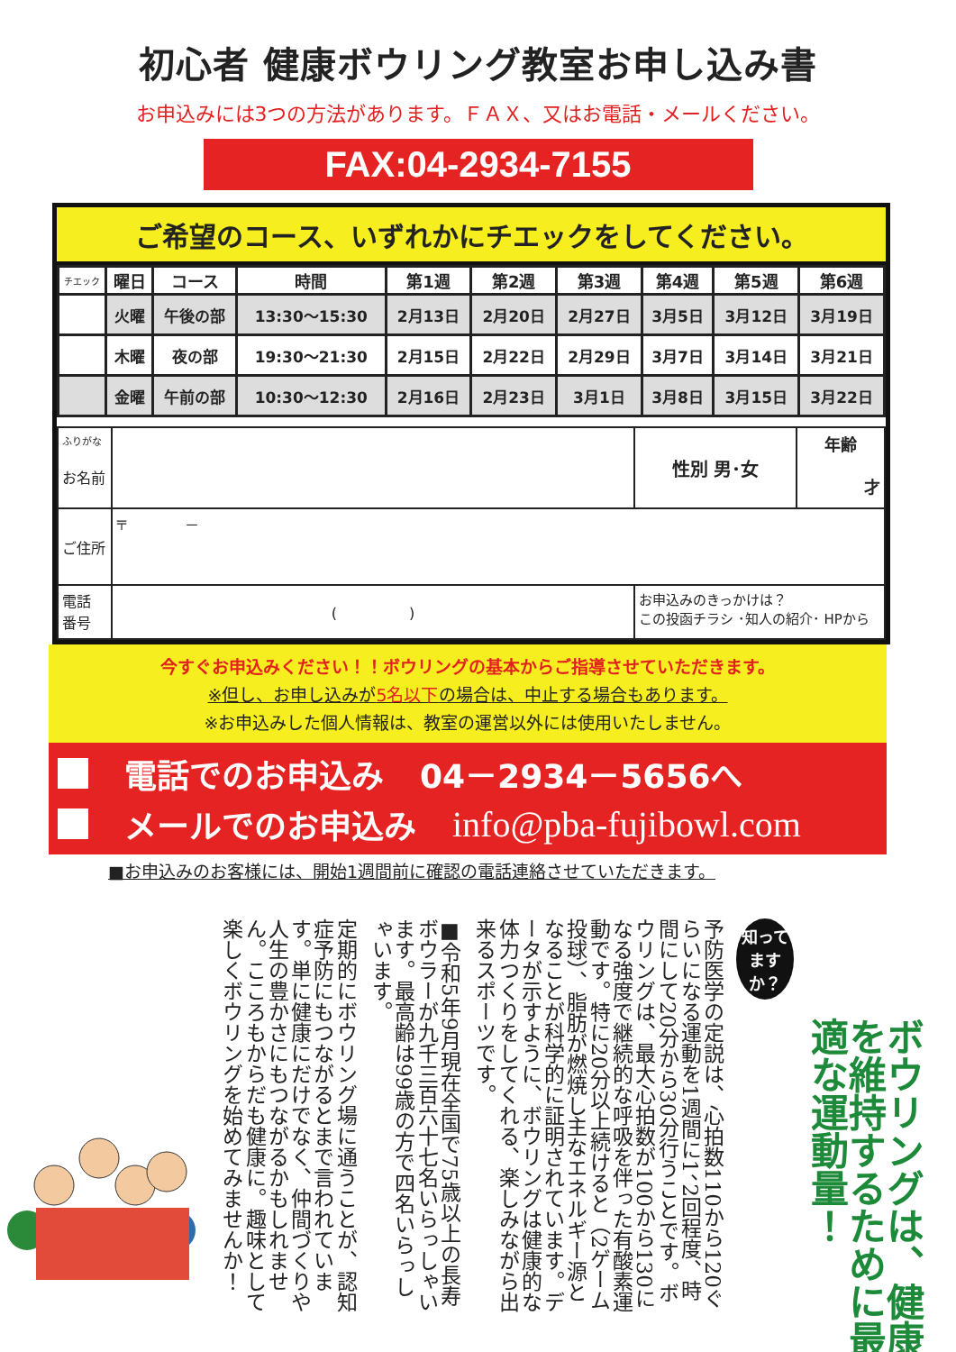初心者 健康ボウリング教室お申し込み書
お申込みには3つの方法があります。ＦＡＸ、又はお電話・メールください。
FAX:04-2934-7155
ご希望のコース、いずれかにチエックをしてください。
| チエック | 曜日 | コース | 時間 | 第1週 | 第2週 | 第3週 | 第4週 | 第5週 | 第6週 |
| --- | --- | --- | --- | --- | --- | --- | --- | --- | --- |
| | 火曜 | 午後の部 | 13:30～15:30 | 2月13日 | 2月20日 | 2月27日 | 3月5日 | 3月12日 | 3月19日 |
| | 木曜 | 夜の部 | 19:30～21:30 | 2月15日 | 2月22日 | 2月29日 | 3月7日 | 3月14日 | 3月21日 |
| | 金曜 | 午前の部 | 10:30～12:30 | 2月16日 | 2月23日 | 3月1日 | 3月8日 | 3月15日 | 3月22日 |
| ふりがな お名前 | | 性別 男･女 | 年齢 才 |
| ご住所 | 〒 － | | |
| 電話 番号 | ( ) | お申込みのきっかけは？ この投函チラシ ･知人の紹介･ HPから | |
今すぐお申込みください！！ボウリングの基本からご指導させていただきます。
※但し、お申し込みが5名以下の場合は、中止する場合もあります。
※お申込みした個人情報は、教室の運営以外には使用いたしません。
電話でのお申込み 04－2934－5656へ
メールでのお申込み info@pba-fujibowl.com
■お申込みのお客様には、開始1週間前に確認の電話連絡させていただきます。
ボウリングは、健康を維持するために最適な運動量！
知って
ますか？
予防医学の定説は、心拍数110から120ぐらいになる運動を1週間に1、2回程度、時間にして20分から30分行うことです。ボウリングは、最大心拍数が100から130になる強度で継続的な呼吸を伴った有酸素運動です。特に20分以上続けると（2ゲーム投球）、脂肪が燃焼し主なエネルギー源となることが科学的に証明されています。データが示すように、ボウリングは健康的な体力つくりをしてくれる、楽しみながら出来るスポーツです。
■令和5年9月現在全国で75歳以上の長寿ボウラーが九千三百六十七名いらっしゃいます。最高齢は99歳の方で四名いらっしゃいます。
定期的にボウリング場に通うことが、認知症予防にもつながるとまで言われています。単に健康にだけでなく、仲間づくりや人生の豊かさにもつながるかもしれません。こころもからだも健康に。趣味として楽しくボウリングを始めてみませんか！